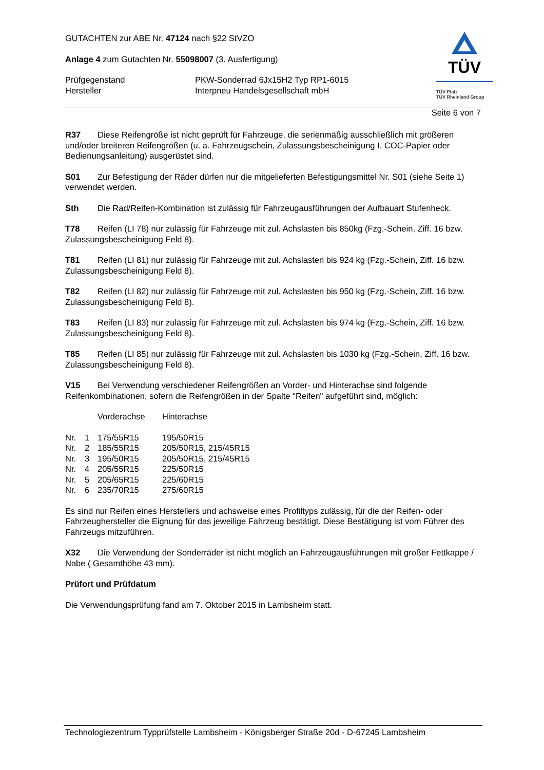TÜV
TÜV Pfalz
TÜV Rheinland Group
GUTACHTEN zur ABE Nr. 47124 nach §22 StVZO
Anlage 4 zum Gutachten Nr. 55098007 (3. Ausfertigung)
| Prüfgegenstand Hersteller | PKW-Sonderrad 6Jx15H2 Typ RP1-6015 Interpneu Handelsgesellschaft mbH |
Seite 6 von 7
R37 Diese Reifengröße ist nicht geprüft für Fahrzeuge, die serienmäßig ausschließlich mit größeren und/oder breiteren Reifengrößen (u. a. Fahrzeugschein, Zulassungsbescheinigung I, COC-Papier oder Bedienungsanleitung) ausgerüstet sind.
S01 Zur Befestigung der Räder dürfen nur die mitgelieferten Befestigungsmittel Nr. S01 (siehe Seite 1) verwendet werden.
Sth Die Rad/Reifen-Kombination ist zulässig für Fahrzeugausführungen der Aufbauart Stufenheck.
T78 Reifen (LI 78) nur zulässig für Fahrzeuge mit zul. Achslasten bis 850kg (Fzg.-Schein, Ziff. 16 bzw. Zulassungsbescheinigung Feld 8).
T81 Reifen (LI 81) nur zulässig für Fahrzeuge mit zul. Achslasten bis 924 kg (Fzg.-Schein, Ziff. 16 bzw. Zulassungsbescheinigung Feld 8).
T82 Reifen (LI 82) nur zulässig für Fahrzeuge mit zul. Achslasten bis 950 kg (Fzg.-Schein, Ziff. 16 bzw. Zulassungsbescheinigung Feld 8).
T83 Reifen (LI 83) nur zulässig für Fahrzeuge mit zul. Achslasten bis 974 kg (Fzg.-Schein, Ziff. 16 bzw. Zulassungsbescheinigung Feld 8).
T85 Reifen (LI 85) nur zulässig für Fahrzeuge mit zul. Achslasten bis 1030 kg (Fzg.-Schein, Ziff. 16 bzw. Zulassungsbescheinigung Feld 8).
V15 Bei Verwendung verschiedener Reifengrößen an Vorder- und Hinterachse sind folgende Reifenkombinationen, sofern die Reifengrößen in der Spalte "Reifen" aufgeführt sind, möglich:
| | | Vorderachse | Hinterachse |
| Nr. | 1 | 175/55R15 | 195/50R15 |
| Nr. | 2 | 185/55R15 | 205/50R15, 215/45R15 |
| Nr. | 3 | 195/50R15 | 205/50R15, 215/45R15 |
| Nr. | 4 | 205/55R15 | 225/50R15 |
| Nr. | 5 | 205/65R15 | 225/60R15 |
| Nr. | 6 | 235/70R15 | 275/60R15 |
Es sind nur Reifen eines Herstellers und achsweise eines Profiltyps zulässig, für die der Reifen- oder Fahrzeughersteller die Eignung für das jeweilige Fahrzeug bestätigt. Diese Bestätigung ist vom Führer des Fahrzeugs mitzuführen.
X32 Die Verwendung der Sonderräder ist nicht möglich an Fahrzeugausführungen mit großer Fettkappe / Nabe ( Gesamthöhe 43 mm).
Prüfort und Prüfdatum
Die Verwendungsprüfung fand am 7. Oktober 2015 in Lambsheim statt.
Technologiezentrum Typprüfstelle Lambsheim - Königsberger Straße 20d - D-67245 Lambsheim